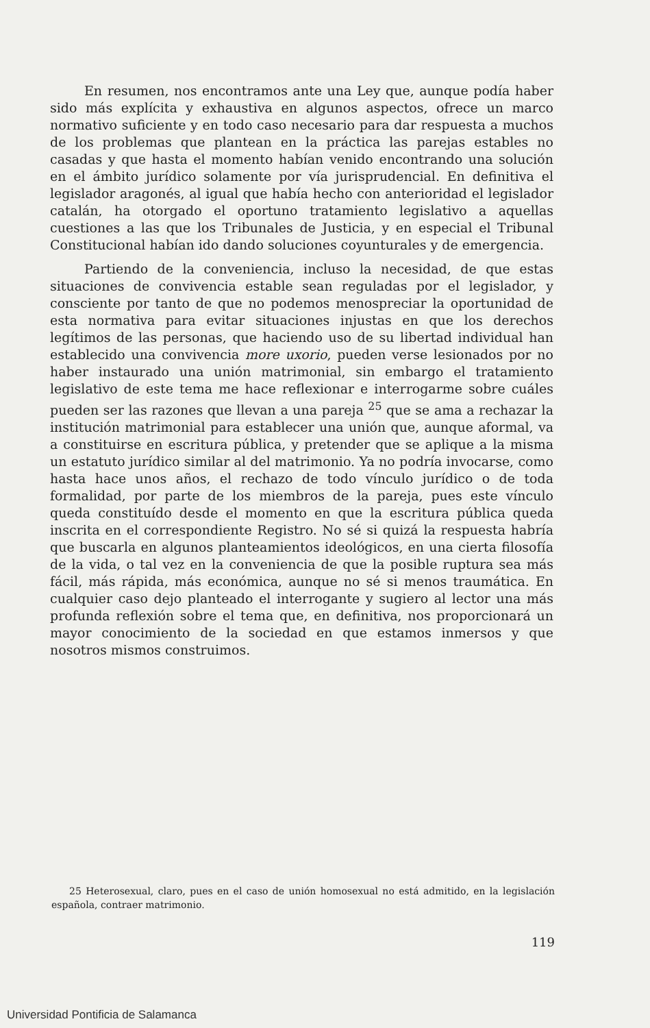En resumen, nos encontramos ante una Ley que, aunque podía haber sido más explícita y exhaustiva en algunos aspectos, ofrece un marco normativo suficiente y en todo caso necesario para dar respuesta a muchos de los problemas que plantean en la práctica las parejas estables no casadas y que hasta el momento habían venido encontrando una solución en el ámbito jurídico solamente por vía jurisprudencial. En definitiva el legislador aragonés, al igual que había hecho con anterioridad el legislador catalán, ha otorgado el oportuno tratamiento legislativo a aquellas cuestiones a las que los Tribunales de Justicia, y en especial el Tribunal Constitucional habían ido dando soluciones coyunturales y de emergencia.
Partiendo de la conveniencia, incluso la necesidad, de que estas situaciones de convivencia estable sean reguladas por el legislador, y consciente por tanto de que no podemos menospreciar la oportunidad de esta normativa para evitar situaciones injustas en que los derechos legítimos de las personas, que haciendo uso de su libertad individual han establecido una convivencia more uxorio, pueden verse lesionados por no haber instaurado una unión matrimonial, sin embargo el tratamiento legislativo de este tema me hace reflexionar e interrogarme sobre cuáles pueden ser las razones que llevan a una pareja <sup>25</sup> que se ama a rechazar la institución matrimonial para establecer una unión que, aunque aformal, va a constituirse en escritura pública, y pretender que se aplique a la misma un estatuto jurídico similar al del matrimonio. Ya no podría invocarse, como hasta hace unos años, el rechazo de todo vínculo jurídico o de toda formalidad, por parte de los miembros de la pareja, pues este vínculo queda constituído desde el momento en que la escritura pública queda inscrita en el correspondiente Registro. No sé si quizá la respuesta habría que buscarla en algunos planteamientos ideológicos, en una cierta filosofía de la vida, o tal vez en la conveniencia de que la posible ruptura sea más fácil, más rápida, más económica, aunque no sé si menos traumática. En cualquier caso dejo planteado el interrogante y sugiero al lector una más profunda reflexión sobre el tema que, en definitiva, nos proporcionará un mayor conocimiento de la sociedad en que estamos inmersos y que nosotros mismos construimos.
25 Heterosexual, claro, pues en el caso de unión homosexual no está admitido, en la legislación española, contraer matrimonio.
119
Universidad Pontificia de Salamanca